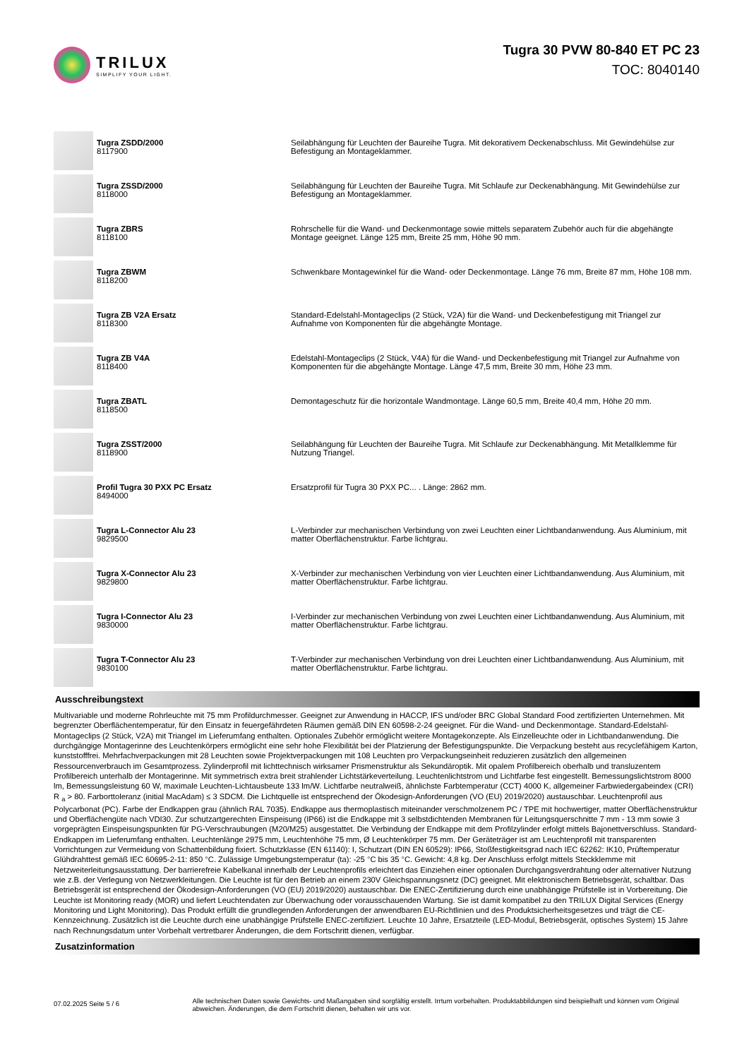TRILUX
SIMPLIFY YOUR LIGHT.
Tugra 30 PVW 80-840 ET PC 23
TOC: 8040140
| | Tugra ZSDD/2000 8117900 | Seilabhängung für Leuchten der Baureihe Tugra. Mit dekorativem Deckenabschluss. Mit Gewindehülse zur Befestigung an Montageklammer. |
| | Tugra ZSSD/2000 8118000 | Seilabhängung für Leuchten der Baureihe Tugra. Mit Schlaufe zur Deckenabhängung. Mit Gewindehülse zur Befestigung an Montageklammer. |
| | Tugra ZBRS 8118100 | Rohrschelle für die Wand- und Deckenmontage sowie mittels separatem Zubehör auch für die abgehängte Montage geeignet. Länge 125 mm, Breite 25 mm, Höhe 90 mm. |
| | Tugra ZBWM 8118200 | Schwenkbare Montagewinkel für die Wand- oder Deckenmontage. Länge 76 mm, Breite 87 mm, Höhe 108 mm. |
| | Tugra ZB V2A Ersatz 8118300 | Standard-Edelstahl-Montageclips (2 Stück, V2A) für die Wand- und Deckenbefestigung mit Triangel zur Aufnahme von Komponenten für die abgehängte Montage. |
| | Tugra ZB V4A 8118400 | Edelstahl-Montageclips (2 Stück, V4A) für die Wand- und Deckenbefestigung mit Triangel zur Aufnahme von Komponenten für die abgehängte Montage. Länge 47,5 mm, Breite 30 mm, Höhe 23 mm. |
| | Tugra ZBATL 8118500 | Demontageschutz für die horizontale Wandmontage. Länge 60,5 mm, Breite 40,4 mm, Höhe 20 mm. |
| | Tugra ZSST/2000 8118900 | Seilabhängung für Leuchten der Baureihe Tugra. Mit Schlaufe zur Deckenabhängung. Mit Metallklemme für Nutzung Triangel. |
| | Profil Tugra 30 PXX PC Ersatz 8494000 | Ersatzprofil für Tugra 30 PXX PC... . Länge: 2862 mm. |
| | Tugra L-Connector Alu 23 9829500 | L-Verbinder zur mechanischen Verbindung von zwei Leuchten einer Lichtbandanwendung. Aus Aluminium, mit matter Oberflächenstruktur. Farbe lichtgrau. |
| | Tugra X-Connector Alu 23 9829800 | X-Verbinder zur mechanischen Verbindung von vier Leuchten einer Lichtbandanwendung. Aus Aluminium, mit matter Oberflächenstruktur. Farbe lichtgrau. |
| | Tugra I-Connector Alu 23 9830000 | I-Verbinder zur mechanischen Verbindung von zwei Leuchten einer Lichtbandanwendung. Aus Aluminium, mit matter Oberflächenstruktur. Farbe lichtgrau. |
| | Tugra T-Connector Alu 23 9830100 | T-Verbinder zur mechanischen Verbindung von drei Leuchten einer Lichtbandanwendung. Aus Aluminium, mit matter Oberflächenstruktur. Farbe lichtgrau. |
Ausschreibungstext
Multivariable und moderne Rohrleuchte mit 75 mm Profildurchmesser. Geeignet zur Anwendung in HACCP, IFS und/oder BRC Global Standard Food zertifizierten Unternehmen. Mit begrenzter Oberflächentemperatur, für den Einsatz in feuergefährdeten Räumen gemäß DIN EN 60598-2-24 geeignet. Für die Wand- und Deckenmontage. Standard-Edelstahl-Montageclips (2 Stück, V2A) mit Triangel im Lieferumfang enthalten. Optionales Zubehör ermöglicht weitere Montagekonzepte. Als Einzelleuchte oder in Lichtbandanwendung. Die durchgängige Montagerinne des Leuchtenkörpers ermöglicht eine sehr hohe Flexibilität bei der Platzierung der Befestigungspunkte. Die Verpackung besteht aus recyclefähigem Karton, kunststofffrei. Mehrfachverpackungen mit 28 Leuchten sowie Projektverpackungen mit 108 Leuchten pro Verpackungseinheit reduzieren zusätzlich den allgemeinen Ressourcenverbrauch im Gesamtprozess. Zylinderprofil mit lichttechnisch wirksamer Prismenstruktur als Sekundäroptik. Mit opalem Profilbereich oberhalb und transluzentem Profilbereich unterhalb der Montagerinne. Mit symmetrisch extra breit strahlender Lichtstärkeverteilung. Leuchtenlichtstrom und Lichtfarbe fest eingestellt. Bemessungslichtstrom 8000 lm, Bemessungsleistung 60 W, maximale Leuchten-Lichtausbeute 133 lm/W. Lichtfarbe neutralweiß, ähnlichste Farbtemperatur (CCT) 4000 K, allgemeiner Farbwiedergabeindex (CRI) R <sub>a</sub> > 80. Farborttoleranz (initial MacAdam) ≤ 3 SDCM. Die Lichtquelle ist entsprechend der Ökodesign-Anforderungen (VO (EU) 2019/2020) austauschbar. Leuchtenprofil aus Polycarbonat (PC). Farbe der Endkappen grau (ähnlich RAL 7035). Endkappe aus thermoplastisch miteinander verschmolzenem PC / TPE mit hochwertiger, matter Oberflächenstruktur und Oberflächengüte nach VDI30. Zur schutzartgerechten Einspeisung (IP66) ist die Endkappe mit 3 selbstdichtenden Membranen für Leitungsquerschnitte 7 mm - 13 mm sowie 3 vorgeprägten Einspeisungspunkten für PG-Verschraubungen (M20/M25) ausgestattet. Die Verbindung der Endkappe mit dem Profilzylinder erfolgt mittels Bajonettverschluss. Standard-Endkappen im Lieferumfang enthalten. Leuchtenlänge 2975 mm, Leuchtenhöhe 75 mm, Ø Leuchtenkörper 75 mm. Der Geräteträger ist am Leuchtenprofil mit transparenten Vorrichtungen zur Vermeidung von Schattenbildung fixiert. Schutzklasse (EN 61140): I, Schutzart (DIN EN 60529): IP66, Stoßfestigkeitsgrad nach IEC 62262: IK10, Prüftemperatur Glühdrahttest gemäß IEC 60695-2-11: 850 °C. Zulässige Umgebungstemperatur (ta): -25 °C bis 35 °C. Gewicht: 4,8 kg. Der Anschluss erfolgt mittels Steckklemme mit Netzweiterleitungsausstattung. Der barrierefreie Kabelkanal innerhalb der Leuchtenprofils erleichtert das Einziehen einer optionalen Durchgangsverdrahtung oder alternativer Nutzung wie z.B. der Verlegung von Netzwerkleitungen. Die Leuchte ist für den Betrieb an einem 230V Gleichspannungsnetz (DC) geeignet. Mit elektronischem Betriebsgerät, schaltbar. Das Betriebsgerät ist entsprechend der Ökodesign-Anforderungen (VO (EU) 2019/2020) austauschbar. Die ENEC-Zertifizierung durch eine unabhängige Prüfstelle ist in Vorbereitung. Die Leuchte ist Monitoring ready (MOR) und liefert Leuchtendaten zur Überwachung oder vorausschauenden Wartung. Sie ist damit kompatibel zu den TRILUX Digital Services (Energy Monitoring und Light Monitoring). Das Produkt erfüllt die grundlegenden Anforderungen der anwendbaren EU-Richtlinien und des Produktsicherheitsgesetzes und trägt die CE-Kennzeichnung. Zusätzlich ist die Leuchte durch eine unabhängige Prüfstelle ENEC-zertifiziert. Leuchte 10 Jahre, Ersatzteile (LED-Modul, Betriebsgerät, optisches System) 15 Jahre nach Rechnungsdatum unter Vorbehalt vertretbarer Änderungen, die dem Fortschritt dienen, verfügbar.
Zusatzinformation
07.02.2025 Seite 5 / 6
Alle technischen Daten sowie Gewichts- und Maßangaben sind sorgfältig erstellt. Irrtum vorbehalten. Produktabbildungen sind beispielhaft und können vom Original abweichen. Änderungen, die dem Fortschritt dienen, behalten wir uns vor.